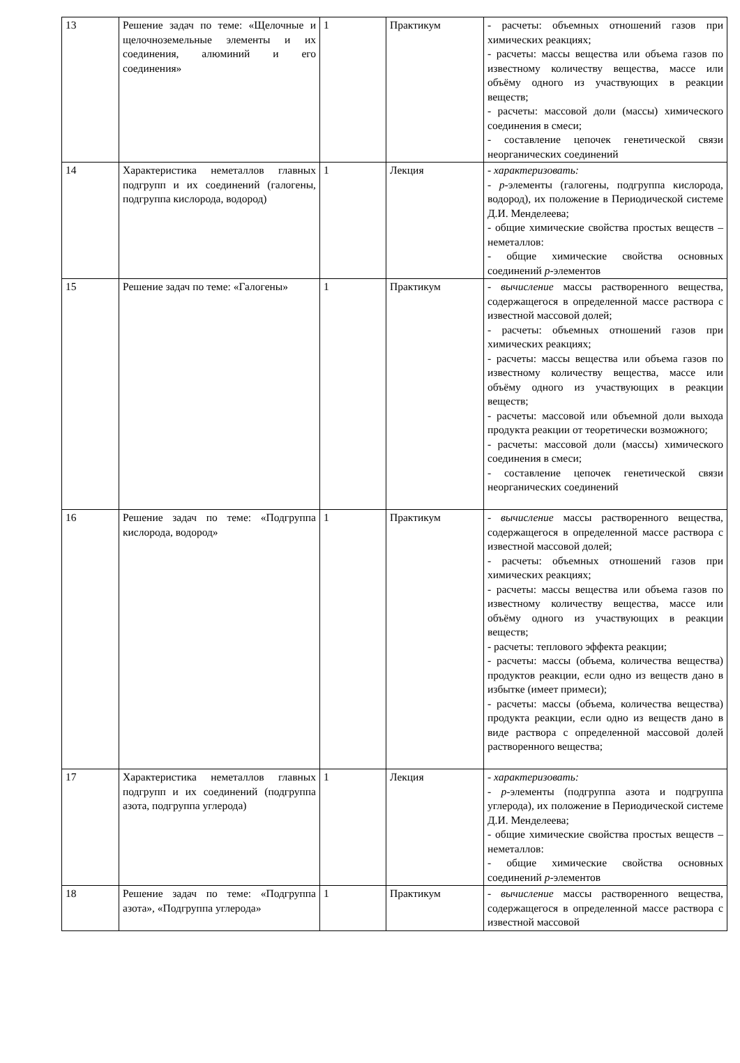| 13 | Решение задач по теме: «Щелочные и щелочноземельные элементы и их соединения, алюминий и его соединения» | 1 | Практикум | - расчеты: объемных отношений газов при химических реакциях; - расчеты: массы вещества или объема газов по известному количеству вещества, массе или объёму одного из участвующих в реакции веществ; - расчеты: массовой доли (массы) химического соединения в смеси; - составление цепочек генетической связи неорганических соединений |
| 14 | Характеристика неметаллов главных подгрупп и их соединений (галогены, подгруппа кислорода, водород) | 1 | Лекция | - характеризовать: - р -элементы (галогены, подгруппа кислорода, водород), их положение в Периодической системе Д.И. Менделеева; - общие химические свойства простых веществ – неметаллов: - общие химические свойства основных соединений р -элементов |
| 15 | Решение задач по теме: «Галогены» | 1 | Практикум | - вычисление массы растворенного вещества, содержащегося в определенной массе раствора с известной массовой долей; - расчеты: объемных отношений газов при химических реакциях; - расчеты: массы вещества или объема газов по известному количеству вещества, массе или объёму одного из участвующих в реакции веществ; - расчеты: массовой или объемной доли выхода продукта реакции от теоретически возможного; - расчеты: массовой доли (массы) химического соединения в смеси; - составление цепочек генетической связи неорганических соединений |
| 16 | Решение задач по теме: «Подгруппа кислорода, водород» | 1 | Практикум | - вычисление массы растворенного вещества, содержащегося в определенной массе раствора с известной массовой долей; - расчеты: объемных отношений газов при химических реакциях; - расчеты: массы вещества или объема газов по известному количеству вещества, массе или объёму одного из участвующих в реакции веществ; - расчеты: теплового эффекта реакции; - расчеты: массы (объема, количества вещества) продуктов реакции, если одно из веществ дано в избытке (имеет примеси); - расчеты: массы (объема, количества вещества) продукта реакции, если одно из веществ дано в виде раствора с определенной массовой долей растворенного вещества; |
| 17 | Характеристика неметаллов главных подгрупп и их соединений (подгруппа азота, подгруппа углерода) | 1 | Лекция | - характеризовать: - р -элементы (подгруппа азота и подгруппа углерода), их положение в Периодической системе Д.И. Менделеева; - общие химические свойства простых веществ – неметаллов: - общие химические свойства основных соединений р -элементов |
| 18 | Решение задач по теме: «Подгруппа азота», «Подгруппа углерода» | 1 | Практикум | - вычисление массы растворенного вещества, содержащегося в определенной массе раствора с известной массовой |